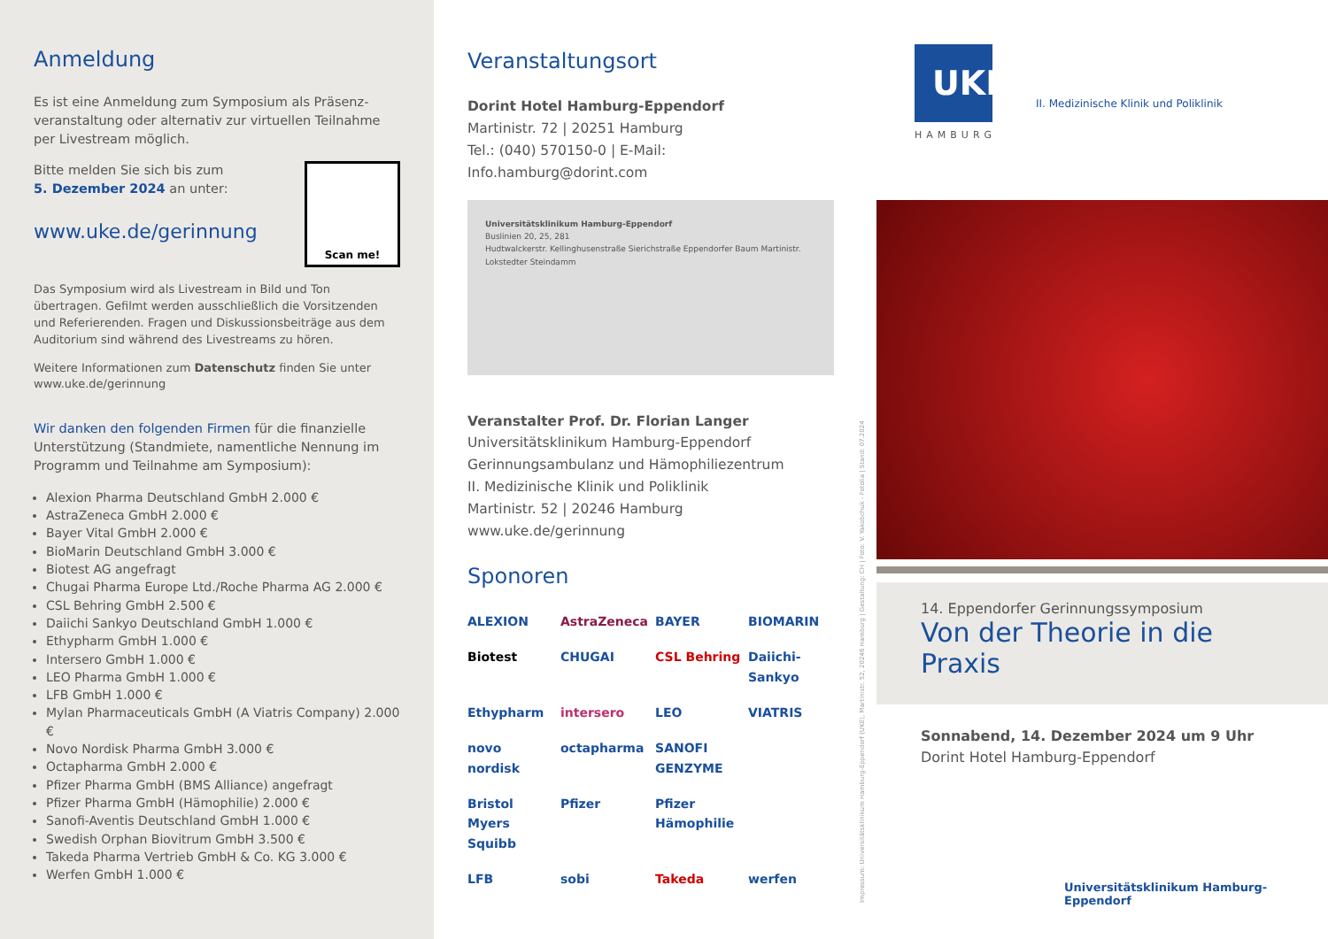Anmeldung
Es ist eine Anmeldung zum Symposium als Präsenz­veranstaltung oder alternativ zur virtuellen Teilnahme per Livestream möglich.
Scan me!
Bitte melden Sie sich bis zum
5. Dezember 2024 an unter:
www.uke.de/gerinnung
Das Symposium wird als Livestream in Bild und Ton übertragen. Gefilmt werden ausschließlich die Vorsitzenden und Referieren­den. Fragen und Diskussionsbeiträge aus dem Auditorium sind während des Livestreams zu hören.
Weitere Informationen zum Datenschutz finden Sie unter www.uke.de/gerinnung
Wir danken den folgenden Firmen für die finanzielle Unterstützung (Standmiete, namentliche Nennung im Programm und Teilnahme am Symposium):
Alexion Pharma Deutschland GmbH 2.000 €
AstraZeneca GmbH 2.000 €
Bayer Vital GmbH 2.000 €
BioMarin Deutschland GmbH 3.000 €
Biotest AG angefragt
Chugai Pharma Europe Ltd./Roche Pharma AG 2.000 €
CSL Behring GmbH 2.500 €
Daiichi Sankyo Deutschland GmbH 1.000 €
Ethypharm GmbH 1.000 €
Intersero GmbH 1.000 €
LEO Pharma GmbH 1.000 €
LFB GmbH 1.000 €
Mylan Pharmaceuticals GmbH (A Viatris Company) 2.000 €
Novo Nordisk Pharma GmbH 3.000 €
Octapharma GmbH 2.000 €
Pfizer Pharma GmbH (BMS Alliance) angefragt
Pfizer Pharma GmbH (Hämophilie) 2.000 €
Sanofi-Aventis Deutschland GmbH 1.000 €
Swedish Orphan Biovitrum GmbH 3.500 €
Takeda Pharma Vertrieb GmbH & Co. KG 3.000 €
Werfen GmbH 1.000 €
Veranstaltungsort
Dorint Hotel Hamburg-Eppendorf
Martinistr. 72 | 20251 Hamburg
Tel.: (040) 570150-0 | E-Mail: Info.hamburg@dorint.com
Universitätsklinikum Hamburg-Eppendorf
Buslinien 20, 25, 281
Hudtwalckerstr. Kellinghusenstraße Sierichstraße Eppendorfer Baum Martinistr. Lokstedter Steindamm
Veranstalter Prof. Dr. Florian Langer
Universitätsklinikum Hamburg-Eppendorf
Gerinnungsambulanz und Hämophiliezentrum
II. Medizinische Klinik und Poliklinik
Martinistr. 52 | 20246 Hamburg
www.uke.de/gerinnung
Sponoren
ALEXION AstraZeneca BAYER BIOMARIN Biotest CHUGAI CSL Behring Daiichi-Sankyo Ethypharm intersero LEO VIATRIS novo nordisk octapharma SANOFI GENZYME Bristol Myers Squibb Pfizer Pfizer Hämophilie LFB sobi Takeda werfen
Impressum: Universitätsklinikum Hamburg-Eppendorf (UKE), Martinistr. 52, 20246 Hamburg | Gestaltung: CH | Foto: V. Yakobchuk - Fotolia | Stand: 07.2024
UKE
HAMBURG
II. Medizinische Klinik und Poliklinik
14. Eppendorfer Gerinnungssymposium
Von der Theorie in die Praxis
Sonnabend, 14. Dezember 2024 um 9 Uhr
Dorint Hotel Hamburg-Eppendorf
Universitätsklinikum Hamburg-Eppendorf